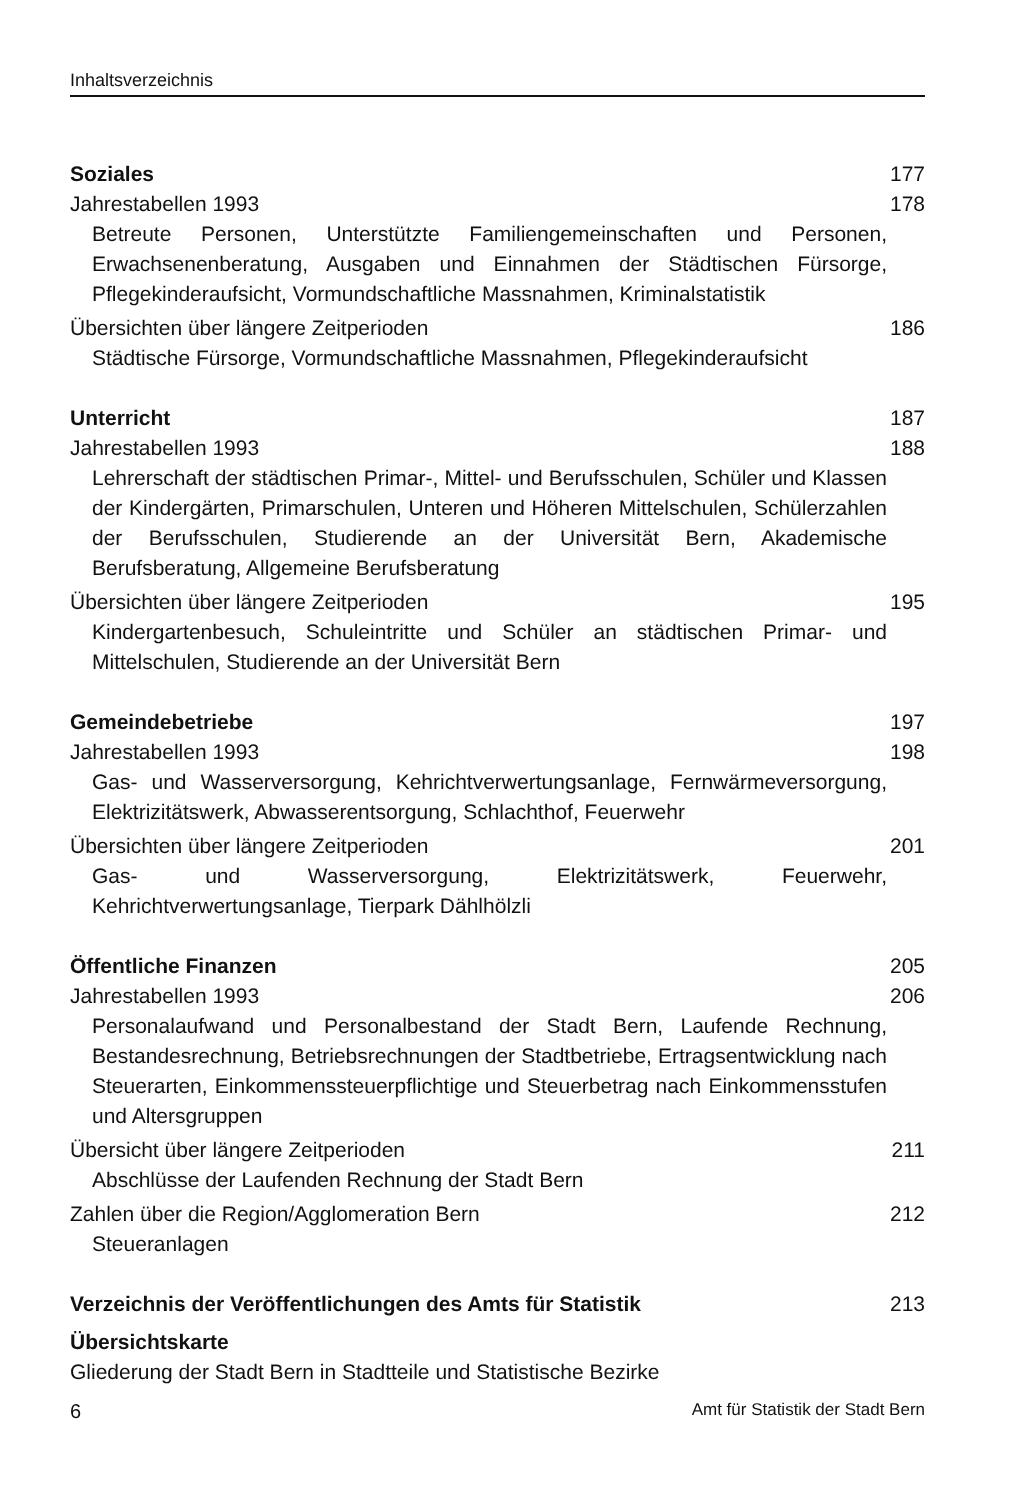Inhaltsverzeichnis
Soziales 177
Jahrestabellen 1993 178
Betreute Personen, Unterstützte Familiengemeinschaften und Personen, Erwachsenenberatung, Ausgaben und Einnahmen der Städtischen Fürsorge, Pflegekinderaufsicht, Vormundschaftliche Massnahmen, Kriminalstatistik
Übersichten über längere Zeitperioden 186
Städtische Fürsorge, Vormundschaftliche Massnahmen, Pflegekinderaufsicht
Unterricht 187
Jahrestabellen 1993 188
Lehrerschaft der städtischen Primar-, Mittel- und Berufsschulen, Schüler und Klassen der Kindergärten, Primarschulen, Unteren und Höheren Mittelschulen, Schülerzahlen der Berufsschulen, Studierende an der Universität Bern, Akademische Berufsberatung, Allgemeine Berufsberatung
Übersichten über längere Zeitperioden 195
Kindergartenbesuch, Schuleintritte und Schüler an städtischen Primar- und Mittelschulen, Studierende an der Universität Bern
Gemeindebetriebe 197
Jahrestabellen 1993 198
Gas- und Wasserversorgung, Kehrichtverwertungsanlage, Fernwärmeversorgung, Elektrizitätswerk, Abwasserentsorgung, Schlachthof, Feuerwehr
Übersichten über längere Zeitperioden 201
Gas- und Wasserversorgung, Elektrizitätswerk, Feuerwehr, Kehrichtverwertungsanlage, Tierpark Dählhölzli
Öffentliche Finanzen 205
Jahrestabellen 1993 206
Personalaufwand und Personalbestand der Stadt Bern, Laufende Rechnung, Bestandesrechnung, Betriebsrechnungen der Stadtbetriebe, Ertragsentwicklung nach Steuerarten, Einkommenssteuerpflichtige und Steuerbetrag nach Einkommensstufen und Altersgruppen
Übersicht über längere Zeitperioden 211
Abschlüsse der Laufenden Rechnung der Stadt Bern
Zahlen über die Region/Agglomeration Bern 212
Steueranlagen
Verzeichnis der Veröffentlichungen des Amts für Statistik 213
Übersichtskarte
Gliederung der Stadt Bern in Stadtteile und Statistische Bezirke
6 Amt für Statistik der Stadt Bern